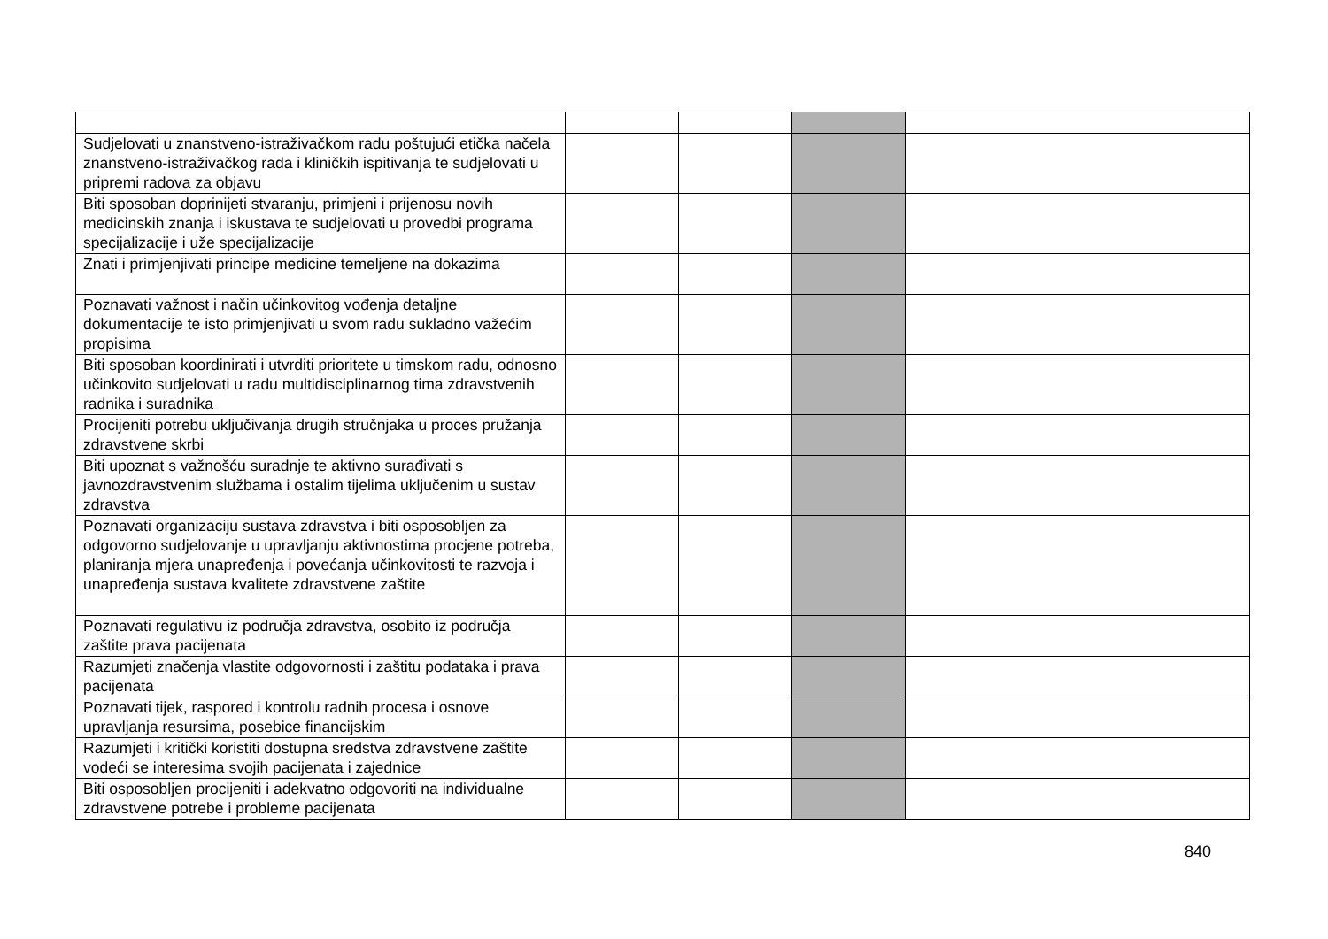| Sudjelovati u znanstveno-istraživačkom radu poštujući etička načela znanstveno-istraživačkog rada i kliničkih ispitivanja te sudjelovati u pripremi radova za objavu | | | | |
| Biti sposoban doprinijeti stvaranju, primjeni i prijenosu novih medicinskih znanja i iskustava te sudjelovati u provedbi programa specijalizacije i uže specijalizacije | | | | |
| Znati i primjenjivati principe medicine temeljene na dokazima | | | | |
| Poznavati važnost i način učinkovitog vođenja detaljne dokumentacije te isto primjenjivati u svom radu sukladno važećim propisima | | | | |
| Biti sposoban koordinirati i utvrditi prioritete u timskom radu, odnosno učinkovito sudjelovati u radu multidisciplinarnog tima zdravstvenih radnika i suradnika | | | | |
| Procijeniti potrebu uključivanja drugih stručnjaka u proces pružanja zdravstvene skrbi | | | | |
| Biti upoznat s važnošću suradnje te aktivno surađivati s javnozdravstvenim službama i ostalim tijelima uključenim u sustav zdravstva | | | | |
| Poznavati organizaciju sustava zdravstva i biti osposobljen za odgovorno sudjelovanje u upravljanju aktivnostima procjene potreba, planiranja mjera unapređenja i povećanja učinkovitosti te razvoja i unapređenja sustava kvalitete zdravstvene zaštite | | | | |
| Poznavati regulativu iz područja zdravstva, osobito iz područja zaštite prava pacijenata | | | | |
| Razumjeti značenja vlastite odgovornosti i zaštitu podataka i prava pacijenata | | | | |
| Poznavati tijek, raspored i kontrolu radnih procesa i osnove upravljanja resursima, posebice financijskim | | | | |
| Razumjeti i kritički koristiti dostupna sredstva zdravstvene zaštite vodeći se interesima svojih pacijenata i zajednice | | | | |
| Biti osposobljen procijeniti i adekvatno odgovoriti na individualne zdravstvene potrebe i probleme pacijenata | | | | |
840